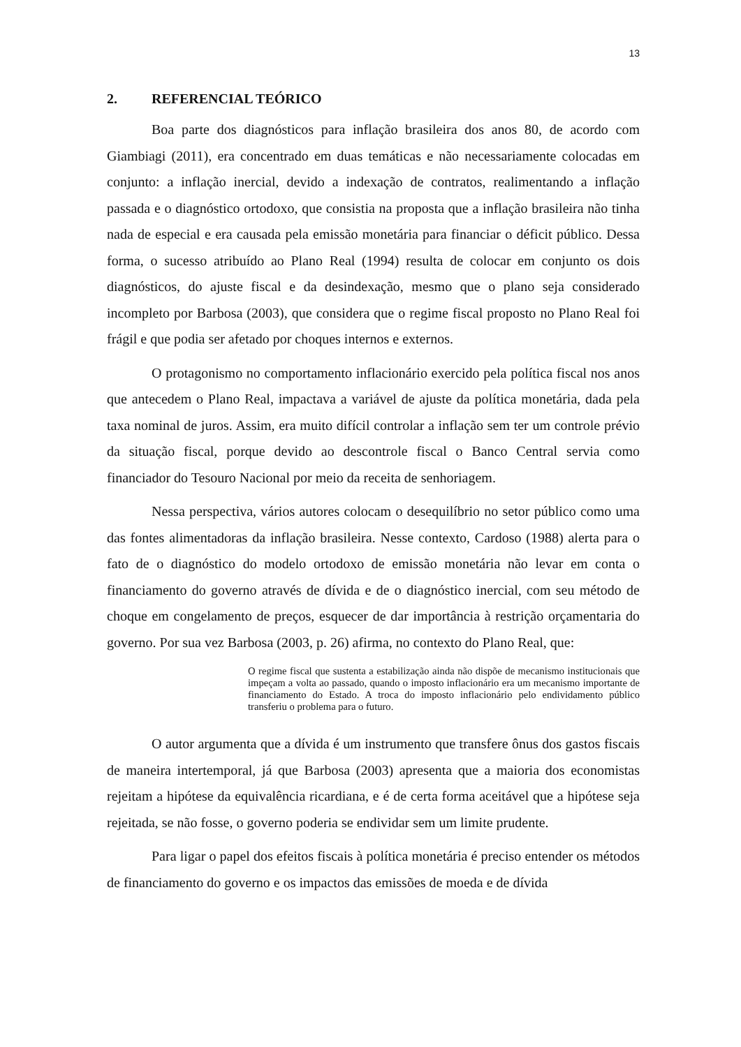13
2. REFERENCIAL TEÓRICO
Boa parte dos diagnósticos para inflação brasileira dos anos 80, de acordo com Giambiagi (2011), era concentrado em duas temáticas e não necessariamente colocadas em conjunto: a inflação inercial, devido a indexação de contratos, realimentando a inflação passada e o diagnóstico ortodoxo, que consistia na proposta que a inflação brasileira não tinha nada de especial e era causada pela emissão monetária para financiar o déficit público. Dessa forma, o sucesso atribuído ao Plano Real (1994) resulta de colocar em conjunto os dois diagnósticos, do ajuste fiscal e da desindexação, mesmo que o plano seja considerado incompleto por Barbosa (2003), que considera que o regime fiscal proposto no Plano Real foi frágil e que podia ser afetado por choques internos e externos.
O protagonismo no comportamento inflacionário exercido pela política fiscal nos anos que antecedem o Plano Real, impactava a variável de ajuste da política monetária, dada pela taxa nominal de juros. Assim, era muito difícil controlar a inflação sem ter um controle prévio da situação fiscal, porque devido ao descontrole fiscal o Banco Central servia como financiador do Tesouro Nacional por meio da receita de senhoriagem.
Nessa perspectiva, vários autores colocam o desequilíbrio no setor público como uma das fontes alimentadoras da inflação brasileira. Nesse contexto, Cardoso (1988) alerta para o fato de o diagnóstico do modelo ortodoxo de emissão monetária não levar em conta o financiamento do governo através de dívida e de o diagnóstico inercial, com seu método de choque em congelamento de preços, esquecer de dar importância à restrição orçamentaria do governo. Por sua vez Barbosa (2003, p. 26) afirma, no contexto do Plano Real, que:
O regime fiscal que sustenta a estabilização ainda não dispõe de mecanismo institucionais que impeçam a volta ao passado, quando o imposto inflacionário era um mecanismo importante de financiamento do Estado. A troca do imposto inflacionário pelo endividamento público transferiu o problema para o futuro.
O autor argumenta que a dívida é um instrumento que transfere ônus dos gastos fiscais de maneira intertemporal, já que Barbosa (2003) apresenta que a maioria dos economistas rejeitam a hipótese da equivalência ricardiana, e é de certa forma aceitável que a hipótese seja rejeitada, se não fosse, o governo poderia se endividar sem um limite prudente.
Para ligar o papel dos efeitos fiscais à política monetária é preciso entender os métodos de financiamento do governo e os impactos das emissões de moeda e de dívida